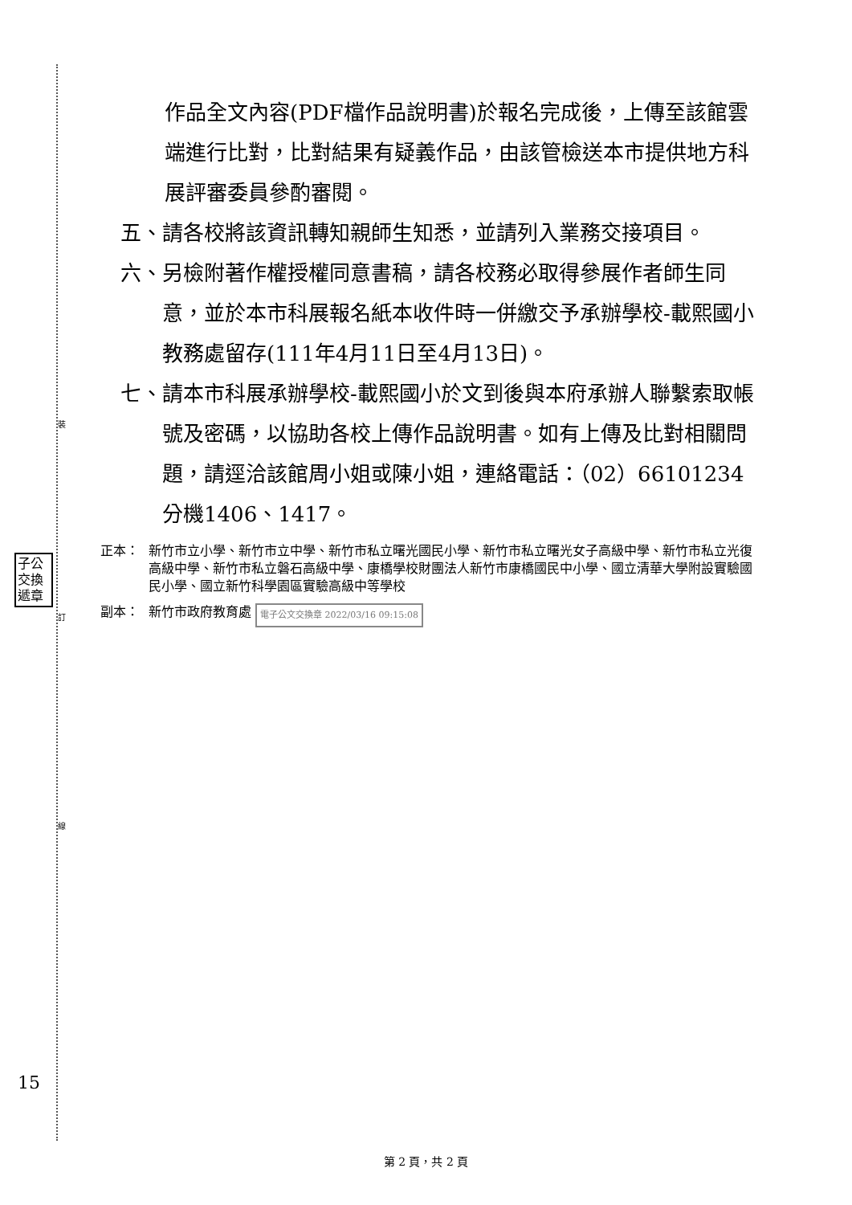裝
訂
線
子公 交換 遞章
15
作品全文內容(PDF檔作品說明書)於報名完成後，上傳至該館雲端進行比對，比對結果有疑義作品，由該管檢送本市提供地方科展評審委員參酌審閱。
五、 請各校將該資訊轉知親師生知悉，並請列入業務交接項目。
六、 另檢附著作權授權同意書稿，請各校務必取得參展作者師生同意，並於本市科展報名紙本收件時一併繳交予承辦學校-載熙國小教務處留存(111年4月11日至4月13日)。
七、 請本市科展承辦學校-載熙國小於文到後與本府承辦人聯繫索取帳號及密碼，以協助各校上傳作品說明書。如有上傳及比對相關問題，請逕洽該館周小姐或陳小姐，連絡電話：（02）66101234分機1406、1417。
正本： 新竹市立小學、新竹市立中學、新竹市私立曙光國民小學、新竹市私立曙光女子高級中學、新竹市私立光復高級中學、新竹市私立磐石高級中學、康橋學校財團法人新竹市康橋國民中小學、國立清華大學附設實驗國民小學、國立新竹科學園區實驗高級中等學校
副本： 新竹市政府教育處 電子公文交換章 2022/03/16 09:15:08
第 2 頁，共 2 頁